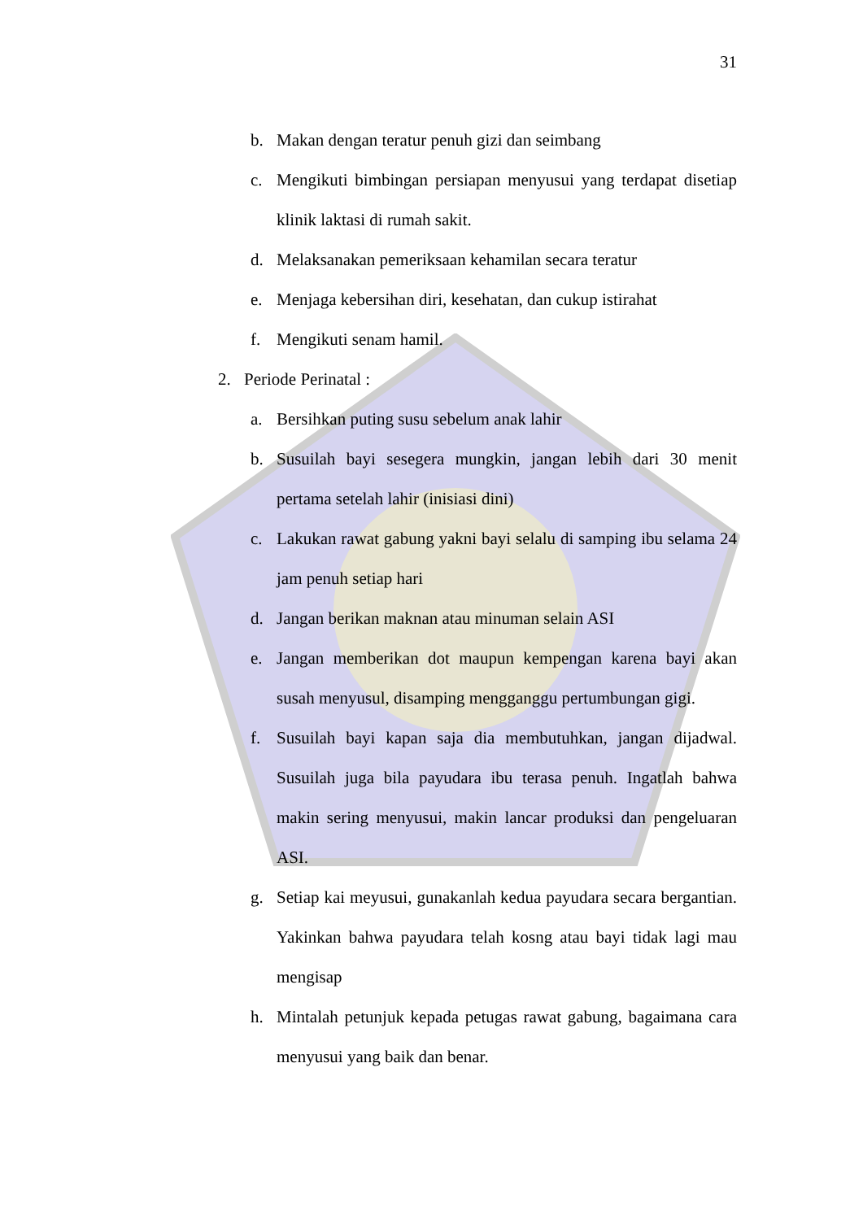31
b. Makan dengan teratur penuh gizi dan seimbang
c. Mengikuti bimbingan persiapan menyusui yang terdapat disetiap klinik laktasi di rumah sakit.
d. Melaksanakan pemeriksaan kehamilan secara teratur
e. Menjaga kebersihan diri, kesehatan, dan cukup istirahat
f. Mengikuti senam hamil.
2. Periode Perinatal :
a. Bersihkan puting susu sebelum anak lahir
b. Susuilah bayi sesegera mungkin, jangan lebih dari 30 menit pertama setelah lahir (inisiasi dini)
c. Lakukan rawat gabung yakni bayi selalu di samping ibu selama 24 jam penuh setiap hari
d. Jangan berikan maknan atau minuman selain ASI
e. Jangan memberikan dot maupun kempengan karena bayi akan susah menyusul, disamping mengganggu pertumbungan gigi.
f. Susuilah bayi kapan saja dia membutuhkan, jangan dijadwal. Susuilah juga bila payudara ibu terasa penuh. Ingatlah bahwa makin sering menyusui, makin lancar produksi dan pengeluaran ASI.
g. Setiap kai meyusui, gunakanlah kedua payudara secara bergantian. Yakinkan bahwa payudara telah kosng atau bayi tidak lagi mau mengisap
h. Mintalah petunjuk kepada petugas rawat gabung, bagaimana cara menyusui yang baik dan benar.